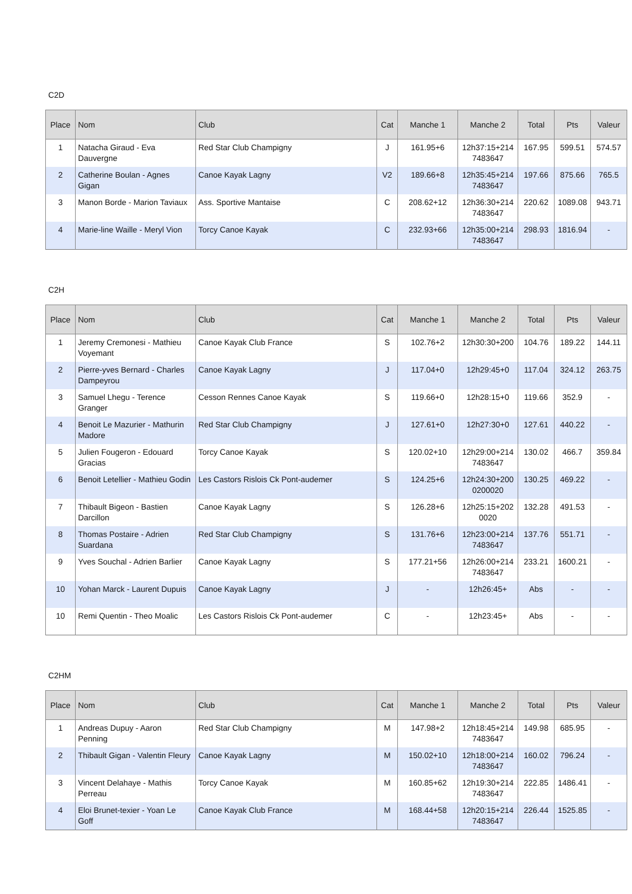C2D
| Place | Nom | Club | Cat | Manche 1 | Manche 2 | Total | Pts | Valeur |
| --- | --- | --- | --- | --- | --- | --- | --- | --- |
| 1 | Natacha Giraud - Eva Dauvergne | Red Star Club Champigny | J | 161.95+6 | 12h37:15+2147483647 | 167.95 | 599.51 | 574.57 |
| 2 | Catherine Boulan - Agnes Gigan | Canoe Kayak Lagny | V2 | 189.66+8 | 12h35:45+2147483647 | 197.66 | 875.66 | 765.5 |
| 3 | Manon Borde - Marion Taviaux | Ass. Sportive Mantaise | C | 208.62+12 | 12h36:30+2147483647 | 220.62 | 1089.08 | 943.71 |
| 4 | Marie-line Waille - Meryl Vion | Torcy Canoe Kayak | C | 232.93+66 | 12h35:00+2147483647 | 298.93 | 1816.94 | - |
C2H
| Place | Nom | Club | Cat | Manche 1 | Manche 2 | Total | Pts | Valeur |
| --- | --- | --- | --- | --- | --- | --- | --- | --- |
| 1 | Jeremy Cremonesi - Mathieu Voyemant | Canoe Kayak Club France | S | 102.76+2 | 12h30:30+200 | 104.76 | 189.22 | 144.11 |
| 2 | Pierre-yves Bernard - Charles Dampeyrou | Canoe Kayak Lagny | J | 117.04+0 | 12h29:45+0 | 117.04 | 324.12 | 263.75 |
| 3 | Samuel Lhegu - Terence Granger | Cesson Rennes Canoe Kayak | S | 119.66+0 | 12h28:15+0 | 119.66 | 352.9 | - |
| 4 | Benoit Le Mazurier - Mathurin Madore | Red Star Club Champigny | J | 127.61+0 | 12h27:30+0 | 127.61 | 440.22 | - |
| 5 | Julien Fougeron - Edouard Gracias | Torcy Canoe Kayak | S | 120.02+10 | 12h29:00+2147483647 | 130.02 | 466.7 | 359.84 |
| 6 | Benoit Letellier - Mathieu Godin | Les Castors Rislois Ck Pont-audemer | S | 124.25+6 | 12h24:30+2000200020 | 130.25 | 469.22 | - |
| 7 | Thibault Bigeon - Bastien Darcillon | Canoe Kayak Lagny | S | 126.28+6 | 12h25:15+2020020 | 132.28 | 491.53 | - |
| 8 | Thomas Postaire - Adrien Suardana | Red Star Club Champigny | S | 131.76+6 | 12h23:00+2147483647 | 137.76 | 551.71 | - |
| 9 | Yves Souchal - Adrien Barlier | Canoe Kayak Lagny | S | 177.21+56 | 12h26:00+2147483647 | 233.21 | 1600.21 | - |
| 10 | Yohan Marck - Laurent Dupuis | Canoe Kayak Lagny | J | - | 12h26:45+ | Abs | - | - |
| 10 | Remi Quentin - Theo Moalic | Les Castors Rislois Ck Pont-audemer | C | - | 12h23:45+ | Abs | - | - |
C2HM
| Place | Nom | Club | Cat | Manche 1 | Manche 2 | Total | Pts | Valeur |
| --- | --- | --- | --- | --- | --- | --- | --- | --- |
| 1 | Andreas Dupuy - Aaron Penning | Red Star Club Champigny | M | 147.98+2 | 12h18:45+2147483647 | 149.98 | 685.95 | - |
| 2 | Thibault Gigan - Valentin Fleury | Canoe Kayak Lagny | M | 150.02+10 | 12h18:00+2147483647 | 160.02 | 796.24 | - |
| 3 | Vincent Delahaye - Mathis Perreau | Torcy Canoe Kayak | M | 160.85+62 | 12h19:30+2147483647 | 222.85 | 1486.41 | - |
| 4 | Eloi Brunet-texier - Yoan Le Goff | Canoe Kayak Club France | M | 168.44+58 | 12h20:15+2147483647 | 226.44 | 1525.85 | - |